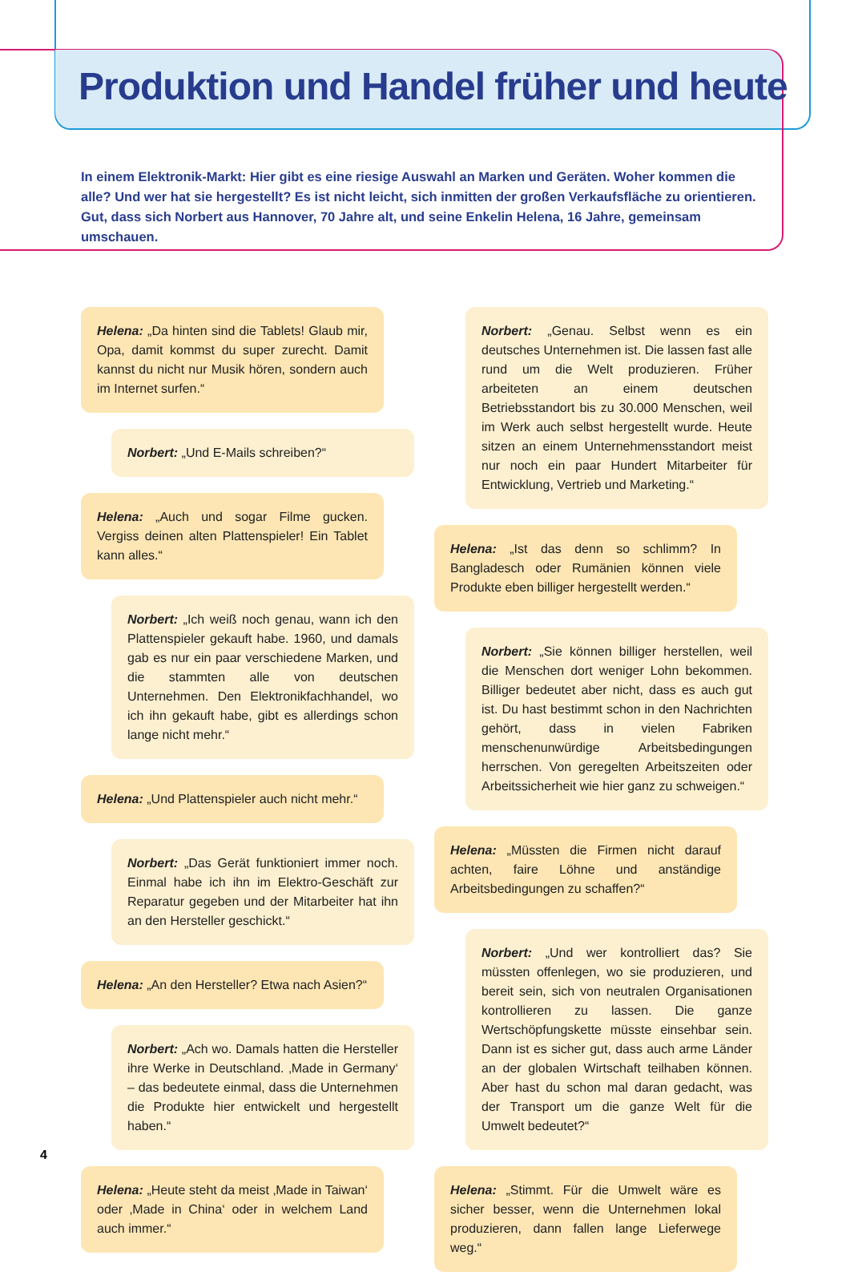Produktion und Handel früher und heute
In einem Elektronik-Markt: Hier gibt es eine riesige Auswahl an Marken und Geräten. Woher kommen die alle? Und wer hat sie hergestellt? Es ist nicht leicht, sich inmitten der großen Verkaufsfläche zu orientieren. Gut, dass sich Norbert aus Hannover, 70 Jahre alt, und seine Enkelin Helena, 16 Jahre, gemeinsam umschauen.
Helena: „Da hinten sind die Tablets! Glaub mir, Opa, damit kommst du super zurecht. Damit kannst du nicht nur Musik hören, sondern auch im Internet surfen.“
Norbert: „Und E-Mails schreiben?“
Helena: „Auch und sogar Filme gucken. Vergiss deinen alten Plattenspieler! Ein Tablet kann alles.“
Norbert: „Ich weiß noch genau, wann ich den Plattenspieler gekauft habe. 1960, und damals gab es nur ein paar verschiedene Marken, und die stammten alle von deutschen Unternehmen. Den Elektronikfachhandel, wo ich ihn gekauft habe, gibt es allerdings schon lange nicht mehr.“
Helena: „Und Plattenspieler auch nicht mehr.“
Norbert: „Das Gerät funktioniert immer noch. Einmal habe ich ihn im Elektro-Geschäft zur Reparatur gegeben und der Mitarbeiter hat ihn an den Hersteller geschickt.“
Helena: „An den Hersteller? Etwa nach Asien?“
Norbert: „Ach wo. Damals hatten die Hersteller ihre Werke in Deutschland. ‚Made in Germany‘ – das bedeutete einmal, dass die Unternehmen die Produkte hier entwickelt und hergestellt haben.“
Helena: „Heute steht da meist ‚Made in Taiwan‘ oder ‚Made in China‘ oder in welchem Land auch immer.“
Norbert: „Genau. Selbst wenn es ein deutsches Unternehmen ist. Die lassen fast alle rund um die Welt produzieren. Früher arbeiteten an einem deutschen Betriebsstandort bis zu 30.000 Menschen, weil im Werk auch selbst hergestellt wurde. Heute sitzen an einem Unternehmensstandort meist nur noch ein paar Hundert Mitarbeiter für Entwicklung, Vertrieb und Marketing.“
Helena: „Ist das denn so schlimm? In Bangladesch oder Rumänien können viele Produkte eben billiger hergestellt werden.“
Norbert: „Sie können billiger herstellen, weil die Menschen dort weniger Lohn bekommen. Billiger bedeutet aber nicht, dass es auch gut ist. Du hast bestimmt schon in den Nachrichten gehört, dass in vielen Fabriken menschenunwürdige Arbeitsbedingungen herrschen. Von geregelten Arbeitszeiten oder Arbeitssicherheit wie hier ganz zu schweigen.“
Helena: „Müssten die Firmen nicht darauf achten, faire Löhne und anständige Arbeitsbedingungen zu schaffen?“
Norbert: „Und wer kontrolliert das? Sie müssten offenlegen, wo sie produzieren, und bereit sein, sich von neutralen Organisationen kontrollieren zu lassen. Die ganze Wertschöpfungskette müsste einsehbar sein. Dann ist es sicher gut, dass auch arme Länder an der globalen Wirtschaft teilhaben können. Aber hast du schon mal daran gedacht, was der Transport um die ganze Welt für die Umwelt bedeutet?“
Helena: „Stimmt. Für die Umwelt wäre es sicher besser, wenn die Unternehmen lokal produzieren, dann fallen lange Lieferwege weg.“
4